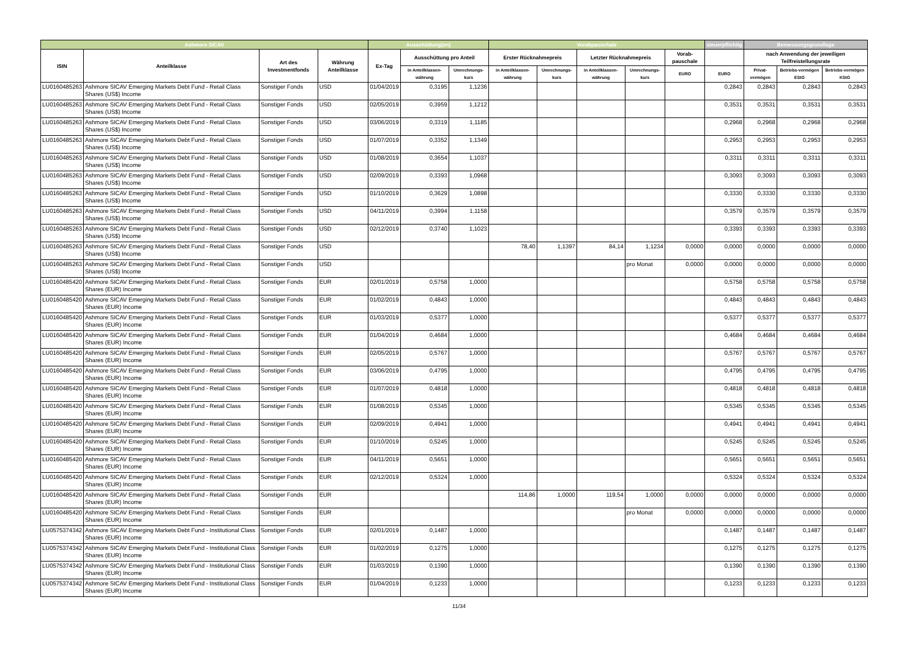| Ashmore SICAV | | | | Ausschüttung(en) | | | Vorabpauschale | | | | | steuerpflichtig | Bemessungsgrundlage | | |
| --- | --- | --- | --- | --- | --- | --- | --- | --- | --- | --- | --- | --- | --- | --- | --- |
| ISIN | Anteilklasse | Art des Investmentfonds | Währung Anteilklasse | Ex-Tag | Ausschüttung pro Anteil | | Erster Rücknahmepreis | | Letzter Rücknahmepreis | | Vorab-pauschale | | nach Anwendung der jeweiligen Teilfreistellungsrate | | |
| | | | | | in Anteilklassen-währung | Umrechnungs-kurs | in Anteilklassen-währung | Umrechnungs-kurs | in Anteilklassen-währung | Umrechnungs-kurs | EURO | EURO | Privat-vermögen | Betriebs-vermögen EStG | Betriebs-vermögen KStG |
| LU0160485263 | Ashmore SICAV Emerging Markets Debt Fund - Retail Class Shares (US$) Income | Sonstiger Fonds | USD | 01/04/2019 | 0,3195 | 1,1236 | | | | | | 0,2843 | 0,2843 | 0,2843 | 0,2843 |
| LU0160485263 | Ashmore SICAV Emerging Markets Debt Fund - Retail Class Shares (US$) Income | Sonstiger Fonds | USD | 02/05/2019 | 0,3959 | 1,1212 | | | | | | 0,3531 | 0,3531 | 0,3531 | 0,3531 |
| LU0160485263 | Ashmore SICAV Emerging Markets Debt Fund - Retail Class Shares (US$) Income | Sonstiger Fonds | USD | 03/06/2019 | 0,3319 | 1,1185 | | | | | | 0,2968 | 0,2968 | 0,2968 | 0,2968 |
| LU0160485263 | Ashmore SICAV Emerging Markets Debt Fund - Retail Class Shares (US$) Income | Sonstiger Fonds | USD | 01/07/2019 | 0,3352 | 1,1349 | | | | | | 0,2953 | 0,2953 | 0,2953 | 0,2953 |
| LU0160485263 | Ashmore SICAV Emerging Markets Debt Fund - Retail Class Shares (US$) Income | Sonstiger Fonds | USD | 01/08/2019 | 0,3654 | 1,1037 | | | | | | 0,3311 | 0,3311 | 0,3311 | 0,3311 |
| LU0160485263 | Ashmore SICAV Emerging Markets Debt Fund - Retail Class Shares (US$) Income | Sonstiger Fonds | USD | 02/09/2019 | 0,3393 | 1,0968 | | | | | | 0,3093 | 0,3093 | 0,3093 | 0,3093 |
| LU0160485263 | Ashmore SICAV Emerging Markets Debt Fund - Retail Class Shares (US$) Income | Sonstiger Fonds | USD | 01/10/2019 | 0,3629 | 1,0898 | | | | | | 0,3330 | 0,3330 | 0,3330 | 0,3330 |
| LU0160485263 | Ashmore SICAV Emerging Markets Debt Fund - Retail Class Shares (US$) Income | Sonstiger Fonds | USD | 04/11/2019 | 0,3994 | 1,1158 | | | | | | 0,3579 | 0,3579 | 0,3579 | 0,3579 |
| LU0160485263 | Ashmore SICAV Emerging Markets Debt Fund - Retail Class Shares (US$) Income | Sonstiger Fonds | USD | 02/12/2019 | 0,3740 | 1,1023 | | | | | | 0,3393 | 0,3393 | 0,3393 | 0,3393 |
| LU0160485263 | Ashmore SICAV Emerging Markets Debt Fund - Retail Class Shares (US$) Income | Sonstiger Fonds | USD | | | | 78,40 | 1,1397 | 84,14 | 1,1234 | 0,0000 | 0,0000 | 0,0000 | 0,0000 | 0,0000 |
| LU0160485263 | Ashmore SICAV Emerging Markets Debt Fund - Retail Class Shares (US$) Income | Sonstiger Fonds | USD | | | | | | | pro Monat | 0,0000 | 0,0000 | 0,0000 | 0,0000 | 0,0000 |
| LU0160485420 | Ashmore SICAV Emerging Markets Debt Fund - Retail Class Shares (EUR) Income | Sonstiger Fonds | EUR | 02/01/2019 | 0,5758 | 1,0000 | | | | | | 0,5758 | 0,5758 | 0,5758 | 0,5758 |
| LU0160485420 | Ashmore SICAV Emerging Markets Debt Fund - Retail Class Shares (EUR) Income | Sonstiger Fonds | EUR | 01/02/2019 | 0,4843 | 1,0000 | | | | | | 0,4843 | 0,4843 | 0,4843 | 0,4843 |
| LU0160485420 | Ashmore SICAV Emerging Markets Debt Fund - Retail Class Shares (EUR) Income | Sonstiger Fonds | EUR | 01/03/2019 | 0,5377 | 1,0000 | | | | | | 0,5377 | 0,5377 | 0,5377 | 0,5377 |
| LU0160485420 | Ashmore SICAV Emerging Markets Debt Fund - Retail Class Shares (EUR) Income | Sonstiger Fonds | EUR | 01/04/2019 | 0,4684 | 1,0000 | | | | | | 0,4684 | 0,4684 | 0,4684 | 0,4684 |
| LU0160485420 | Ashmore SICAV Emerging Markets Debt Fund - Retail Class Shares (EUR) Income | Sonstiger Fonds | EUR | 02/05/2019 | 0,5767 | 1,0000 | | | | | | 0,5767 | 0,5767 | 0,5767 | 0,5767 |
| LU0160485420 | Ashmore SICAV Emerging Markets Debt Fund - Retail Class Shares (EUR) Income | Sonstiger Fonds | EUR | 03/06/2019 | 0,4795 | 1,0000 | | | | | | 0,4795 | 0,4795 | 0,4795 | 0,4795 |
| LU0160485420 | Ashmore SICAV Emerging Markets Debt Fund - Retail Class Shares (EUR) Income | Sonstiger Fonds | EUR | 01/07/2019 | 0,4818 | 1,0000 | | | | | | 0,4818 | 0,4818 | 0,4818 | 0,4818 |
| LU0160485420 | Ashmore SICAV Emerging Markets Debt Fund - Retail Class Shares (EUR) Income | Sonstiger Fonds | EUR | 01/08/2019 | 0,5345 | 1,0000 | | | | | | 0,5345 | 0,5345 | 0,5345 | 0,5345 |
| LU0160485420 | Ashmore SICAV Emerging Markets Debt Fund - Retail Class Shares (EUR) Income | Sonstiger Fonds | EUR | 02/09/2019 | 0,4941 | 1,0000 | | | | | | 0,4941 | 0,4941 | 0,4941 | 0,4941 |
| LU0160485420 | Ashmore SICAV Emerging Markets Debt Fund - Retail Class Shares (EUR) Income | Sonstiger Fonds | EUR | 01/10/2019 | 0,5245 | 1,0000 | | | | | | 0,5245 | 0,5245 | 0,5245 | 0,5245 |
| LU0160485420 | Ashmore SICAV Emerging Markets Debt Fund - Retail Class Shares (EUR) Income | Sonstiger Fonds | EUR | 04/11/2019 | 0,5651 | 1,0000 | | | | | | 0,5651 | 0,5651 | 0,5651 | 0,5651 |
| LU0160485420 | Ashmore SICAV Emerging Markets Debt Fund - Retail Class Shares (EUR) Income | Sonstiger Fonds | EUR | 02/12/2019 | 0,5324 | 1,0000 | | | | | | 0,5324 | 0,5324 | 0,5324 | 0,5324 |
| LU0160485420 | Ashmore SICAV Emerging Markets Debt Fund - Retail Class Shares (EUR) Income | Sonstiger Fonds | EUR | | | | 114,86 | 1,0000 | 119,54 | 1,0000 | 0,0000 | 0,0000 | 0,0000 | 0,0000 | 0,0000 |
| LU0160485420 | Ashmore SICAV Emerging Markets Debt Fund - Retail Class Shares (EUR) Income | Sonstiger Fonds | EUR | | | | | | | pro Monat | 0,0000 | 0,0000 | 0,0000 | 0,0000 | 0,0000 |
| LU0575374342 | Ashmore SICAV Emerging Markets Debt Fund - Institutional Class Shares (EUR) Income | Sonstiger Fonds | EUR | 02/01/2019 | 0,1487 | 1,0000 | | | | | | 0,1487 | 0,1487 | 0,1487 | 0,1487 |
| LU0575374342 | Ashmore SICAV Emerging Markets Debt Fund - Institutional Class Shares (EUR) Income | Sonstiger Fonds | EUR | 01/02/2019 | 0,1275 | 1,0000 | | | | | | 0,1275 | 0,1275 | 0,1275 | 0,1275 |
| LU0575374342 | Ashmore SICAV Emerging Markets Debt Fund - Institutional Class Shares (EUR) Income | Sonstiger Fonds | EUR | 01/03/2019 | 0,1390 | 1,0000 | | | | | | 0,1390 | 0,1390 | 0,1390 | 0,1390 |
| LU0575374342 | Ashmore SICAV Emerging Markets Debt Fund - Institutional Class Shares (EUR) Income | Sonstiger Fonds | EUR | 01/04/2019 | 0,1233 | 1,0000 | | | | | | 0,1233 | 0,1233 | 0,1233 | 0,1233 |
11/34